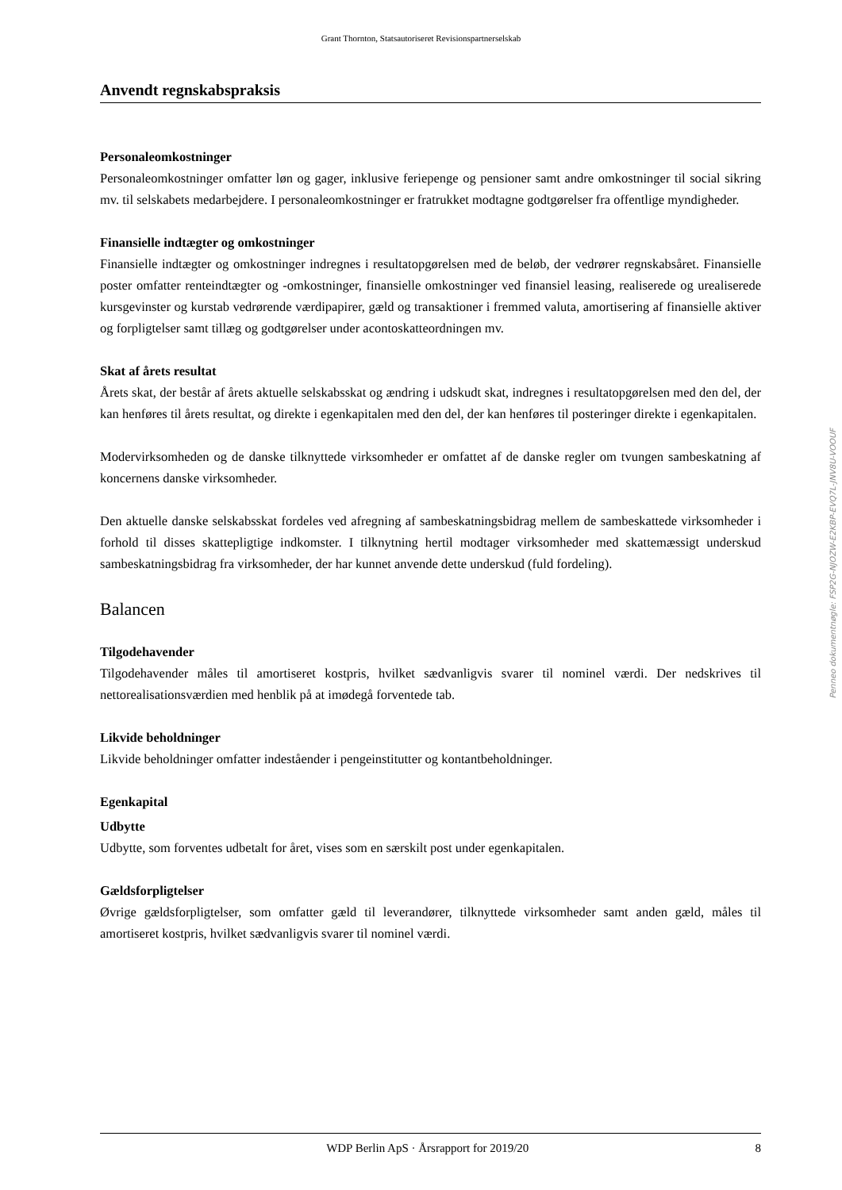Grant Thornton, Statsautoriseret Revisionspartnerselskab
Anvendt regnskabspraksis
Personaleomkostninger
Personaleomkostninger omfatter løn og gager, inklusive feriepenge og pensioner samt andre omkostninger til social sikring mv. til selskabets medarbejdere. I personaleomkostninger er fratrukket modtagne godtgørelser fra offentlige myndigheder.
Finansielle indtægter og omkostninger
Finansielle indtægter og omkostninger indregnes i resultatopgørelsen med de beløb, der vedrører regnskabsåret. Finansielle poster omfatter renteindtægter og -omkostninger, finansielle omkostninger ved finansiel leasing, realiserede og urealiserede kursgevinster og kurstab vedrørende værdipapirer, gæld og transaktioner i fremmed valuta, amortisering af finansielle aktiver og forpligtelser samt tillæg og godtgørelser under acontoskatteordningen mv.
Skat af årets resultat
Årets skat, der består af årets aktuelle selskabsskat og ændring i udskudt skat, indregnes i resultatopgørelsen med den del, der kan henføres til årets resultat, og direkte i egenkapitalen med den del, der kan henføres til posteringer direkte i egenkapitalen.
Modervirksomheden og de danske tilknyttede virksomheder er omfattet af de danske regler om tvungen sambeskatning af koncernens danske virksomheder.
Den aktuelle danske selskabsskat fordeles ved afregning af sambeskatningsbidrag mellem de sambeskattede virksomheder i forhold til disses skattepligtige indkomster. I tilknytning hertil modtager virksomheder med skattemæssigt underskud sambeskatningsbidrag fra virksomheder, der har kunnet anvende dette underskud (fuld fordeling).
Balancen
Tilgodehavender
Tilgodehavender måles til amortiseret kostpris, hvilket sædvanligvis svarer til nominel værdi. Der nedskrives til nettorealisationsværdien med henblik på at imødegå forventede tab.
Likvide beholdninger
Likvide beholdninger omfatter indeståender i pengeinstitutter og kontantbeholdninger.
Egenkapital
Udbytte
Udbytte, som forventes udbetalt for året, vises som en særskilt post under egenkapitalen.
Gældsforpligtelser
Øvrige gældsforpligtelser, som omfatter gæld til leverandører, tilknyttede virksomheder samt anden gæld, måles til amortiseret kostpris, hvilket sædvanligvis svarer til nominel værdi.
Penneo dokumentnøgle: FSP2G-NJOZW-E2KBP-EVQ7L-JNV8U-VOOUF
WDP Berlin ApS · Årsrapport for 2019/20 8